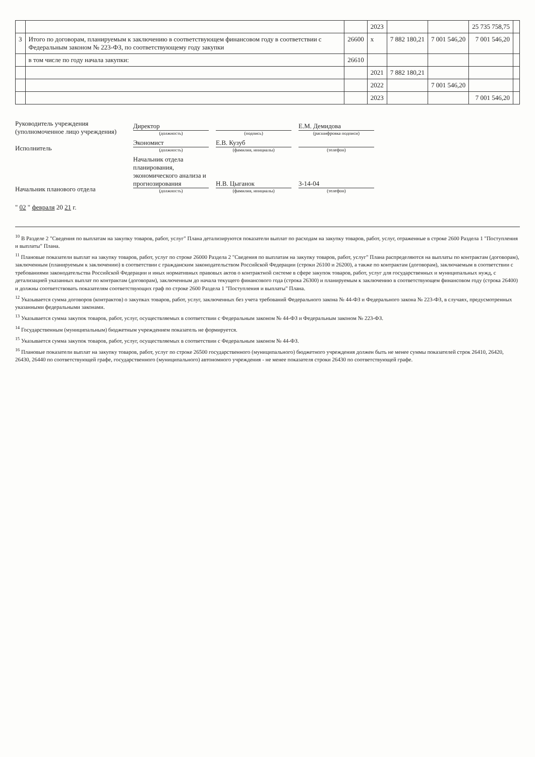| | | | 2023 | | | 25 735 758,75 | |
| 3 | Итого по договорам, планируемым к заключению в соответствующем финансовом году в соответствии с Федеральным законом № 223-ФЗ, по соответствующему году закупки | 26600 | x | 7 882 180,21 | 7 001 546,20 | 7 001 546,20 | |
| | в том числе по году начала закупки: | 26610 | | | | | |
| | | | 2021 | 7 882 180,21 | | | |
| | | | 2022 | | 7 001 546,20 | | |
| | | | 2023 | | | 7 001 546,20 | |
Руководитель учреждения
(уполномоченное лицо учреждения)
Директор
(должность)
(подпись)
Е.М. Демидова
(расшифровка подписи)
Исполнитель
Экономист
(должность)
Е.В. Кузуб
(фамилия, инициалы)
(телефон)
Начальник планового отдела
Начальник отдела планирования, экономического анализа и прогнозирования
(должность)
Н.В. Цыганок
(фамилия, инициалы)
3-14-04
(телефон)
" 02 " февраля 20 21 г.
<sup>10</sup> В Разделе 2 "Сведения по выплатам на закупку товаров, работ, услуг" Плана детализируются показатели выплат по расходам на закупку товаров, работ, услуг, отраженные в строке 2600 Раздела 1 "Поступления и выплаты" Плана.
<sup>11</sup> Плановые показатели выплат на закупку товаров, работ, услуг по строке 26000 Раздела 2 "Сведения по выплатам на закупку товаров, работ, услуг" Плана распределяются на выплаты по контрактам (договорам), заключенным (планируемым к заключению) в соответствии с гражданским законодательством Российской Федерации (строки 26100 и 26200), а также по контрактам (договорам), заключаемым в соответствии с требованиями законодательства Российской Федерации и иных нормативных правовых актов о контрактной системе в сфере закупок товаров, работ, услуг для государственных и муниципальных нужд, с детализацией указанных выплат по контрактам (договорам), заключенным до начала текущего финансового года (строка 26300) и планируемым к заключению в соответствующем финансовом году (строка 26400) и должны соответствовать показателям соответствующих граф по строке 2600 Раздела 1 "Поступления и выплаты" Плана.
<sup>12</sup> Указывается сумма договоров (контрактов) о закупках товаров, работ, услуг, заключенных без учета требований Федерального закона № 44-ФЗ и Федерального закона № 223-ФЗ, в случаях, предусмотренных указанными федеральными законами.
<sup>13</sup> Указывается сумма закупок товаров, работ, услуг, осуществляемых в соответствии с Федеральным законом № 44-ФЗ и Федеральным законом № 223-ФЗ.
<sup>14</sup> Государственным (муниципальным) бюджетным учреждением показатель не формируется.
<sup>15</sup> Указывается сумма закупок товаров, работ, услуг, осуществляемых в соответствии с Федеральным законом № 44-ФЗ.
<sup>16</sup> Плановые показатели выплат на закупку товаров, работ, услуг по строке 26500 государственного (муниципального) бюджетного учреждения должен быть не менее суммы показателей строк 26410, 26420, 26430, 26440 по соответствующей графе, государственного (муниципального) автономного учреждения - не менее показателя строки 26430 по соответствующей графе.